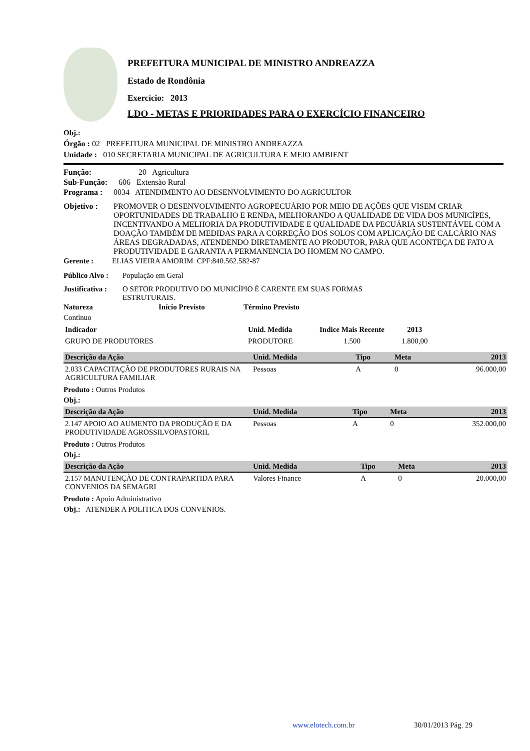PREFEITURA MUNICIPAL DE MINISTRO ANDREAZZA
Estado de Rondônia
Exercício: 2013
LDO - METAS E PRIORIDADES PARA O EXERCÍCIO FINANCEIRO
Obj.:
Órgão : 02 PREFEITURA MUNICIPAL DE MINISTRO ANDREAZZA
Unidade : 010 SECRETARIA MUNICIPAL DE AGRICULTURA E MEIO AMBIENT
Função: 20 Agricultura
Sub-Função: 606 Extensão Rural
Programa : 0034 ATENDIMENTO AO DESENVOLVIMENTO DO AGRICULTOR
Objetivo : PROMOVER O DESENVOLVIMENTO AGROPECUÁRIO POR MEIO DE AÇÕES QUE VISEM CRIAR OPORTUNIDADES DE TRABALHO E RENDA, MELHORANDO A QUALIDADE DE VIDA DOS MUNICÍPES, INCENTIVANDO A MELHORIA DA PRODUTIVIDADE E QUALIDADE DA PECUÁRIA SUSTENTÁVEL COM A DOAÇÃO TAMBÉM DE MEDIDAS PARA A CORREÇÃO DOS SOLOS COM APLICAÇÃO DE CALCÁRIO NAS ÁREAS DEGRADADAS, ATENDENDO DIRETAMENTE AO PRODUTOR, PARA QUE ACONTEÇA DE FATO A PRODUTIVIDADE E GARANTA A PERMANENCIA DO HOMEM NO CAMPO.
Gerente : ELIAS VIEIRA AMORIM CPF:840.562.582-87
Público Alvo : População em Geral
Justificativa : O SETOR PRODUTIVO DO MUNICÍPIO É CARENTE EM SUAS FORMAS ESTRUTURAIS.
Natureza Início Previsto Término Previsto
Contínuo
| Indicador | Unid. Medida | Indice Mais Recente | 2013 |
| GRUPO DE PRODUTORES | PRODUTORE | 1.500 | 1.800,00 |
| Descrição da Ação | Unid. Medida | Tipo | Meta | 2013 |
| --- | --- | --- | --- | --- |
| 2.033 CAPACITAÇÃO DE PRODUTORES RURAIS NA AGRICULTURA FAMILIAR | Pessoas | A | 0 | 96.000,00 |
Produto : Outros Produtos
Obj.:
| Descrição da Ação | Unid. Medida | Tipo | Meta | 2013 |
| --- | --- | --- | --- | --- |
| 2.147 APOIO AO AUMENTO DA PRODUÇÃO E DA PRODUTIVIDADE AGROSSILVOPASTORIL | Pessoas | A | 0 | 352.000,00 |
Produto : Outros Produtos
Obj.:
| Descrição da Ação | Unid. Medida | Tipo | Meta | 2013 |
| --- | --- | --- | --- | --- |
| 2.157 MANUTENÇÃO DE CONTRAPARTIDA PARA CONVENIOS DA SEMAGRI | Valores Finance | A | 0 | 20.000,00 |
Produto : Apoio Administrativo
Obj.: ATENDER A POLITICA DOS CONVENIOS.
www.elotech.com.br 30/01/2013 Pág. 29